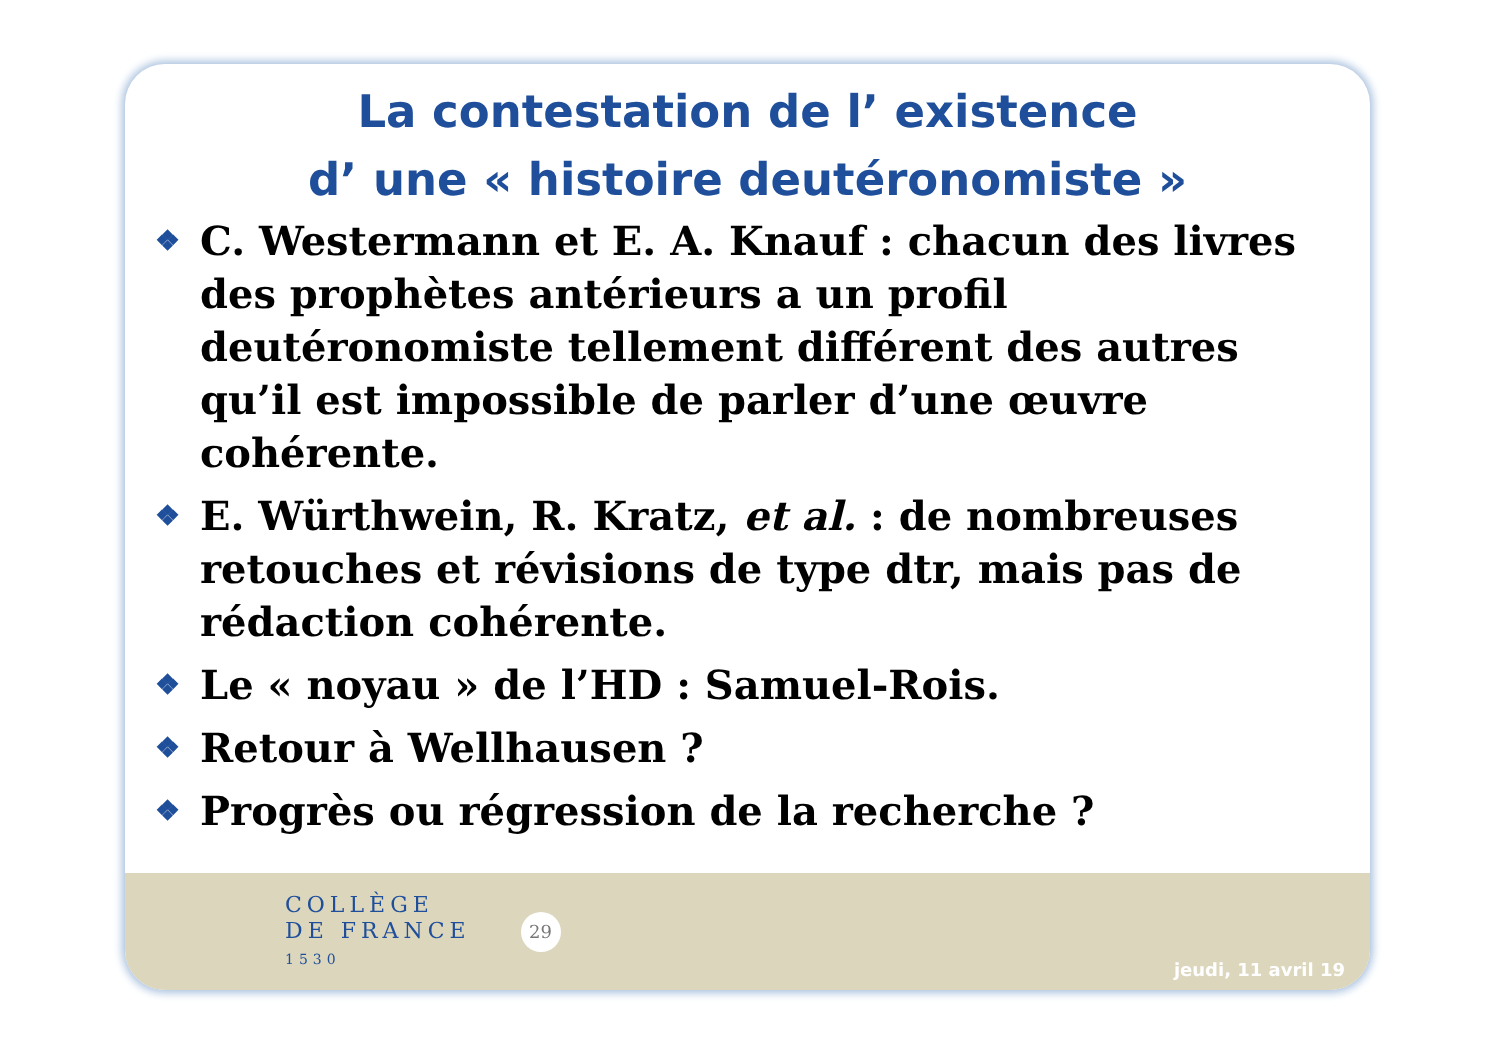La contestation de l’ existence
d’ une « histoire deutéronomiste »
❖ C. Westermann et E. A. Knauf : chacun des livres des prophètes antérieurs a un profil deutéronomiste tellement différent des autres qu’il est impossible de parler d’une œuvre cohérente.
❖ E. Würthwein, R. Kratz, et al. : de nombreuses retouches et révisions de type dtr, mais pas de rédaction cohérente.
❖ Le « noyau » de l’HD : Samuel-Rois.
❖ Retour à Wellhausen ?
❖ Progrès ou régression de la recherche ?
COLLÈGE
DE FRANCE
1530
29
jeudi, 11 avril 19